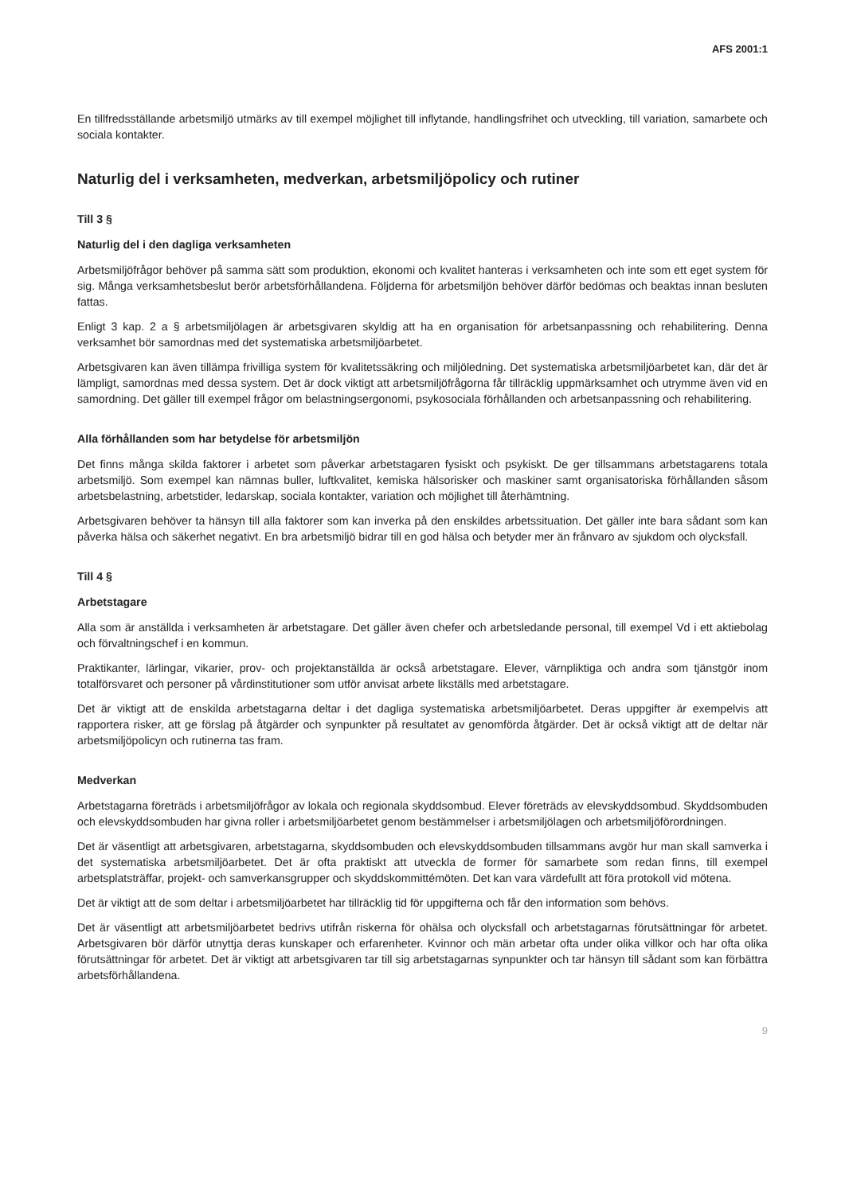AFS 2001:1
En tillfredsställande arbetsmiljö utmärks av till exempel möjlighet till inflytande, handlingsfrihet och utveckling, till variation, samarbete och sociala kontakter.
Naturlig del i verksamheten, medverkan, arbetsmiljöpolicy och rutiner
Till 3 §
Naturlig del i den dagliga verksamheten
Arbetsmiljöfrågor behöver på samma sätt som produktion, ekonomi och kvalitet hanteras i verksamheten och inte som ett eget system för sig. Många verksamhetsbeslut berör arbetsförhållandena. Följderna för arbetsmiljön behöver därför bedömas och beaktas innan besluten fattas.
Enligt 3 kap. 2 a § arbetsmiljölagen är arbetsgivaren skyldig att ha en organisation för arbetsanpassning och rehabilitering. Denna verksamhet bör samordnas med det systematiska arbetsmiljöarbetet.
Arbetsgivaren kan även tillämpa frivilliga system för kvalitetssäkring och miljöledning. Det systematiska arbetsmiljöarbetet kan, där det är lämpligt, samordnas med dessa system. Det är dock viktigt att arbetsmiljöfrågorna får tillräcklig uppmärksamhet och utrymme även vid en samordning. Det gäller till exempel frågor om belastningsergonomi, psykosociala förhållanden och arbetsanpassning och rehabilitering.
Alla förhållanden som har betydelse för arbetsmiljön
Det finns många skilda faktorer i arbetet som påverkar arbetstagaren fysiskt och psykiskt. De ger tillsammans arbetstagarens totala arbetsmiljö. Som exempel kan nämnas buller, luftkvalitet, kemiska hälsorisker och maskiner samt organisatoriska förhållanden såsom arbetsbelastning, arbetstider, ledarskap, sociala kontakter, variation och möjlighet till återhämtning.
Arbetsgivaren behöver ta hänsyn till alla faktorer som kan inverka på den enskildes arbetssituation. Det gäller inte bara sådant som kan påverka hälsa och säkerhet negativt. En bra arbetsmiljö bidrar till en god hälsa och betyder mer än frånvaro av sjukdom och olycksfall.
Till 4 §
Arbetstagare
Alla som är anställda i verksamheten är arbetstagare. Det gäller även chefer och arbetsledande personal, till exempel Vd i ett aktiebolag och förvaltningschef i en kommun.
Praktikanter, lärlingar, vikarier, prov- och projektanställda är också arbetstagare. Elever, värnpliktiga och andra som tjänstgör inom totalförsvaret och personer på vårdinstitutioner som utför anvisat arbete likställs med arbetstagare.
Det är viktigt att de enskilda arbetstagarna deltar i det dagliga systematiska arbetsmiljöarbetet. Deras uppgifter är exempelvis att rapportera risker, att ge förslag på åtgärder och synpunkter på resultatet av genomförda åtgärder. Det är också viktigt att de deltar när arbetsmiljöpolicyn och rutinerna tas fram.
Medverkan
Arbetstagarna företräds i arbetsmiljöfrågor av lokala och regionala skyddsombud. Elever företräds av elevskyddsombud. Skyddsombuden och elevskyddsombuden har givna roller i arbetsmiljöarbetet genom bestämmelser i arbetsmiljölagen och arbetsmiljöförordningen.
Det är väsentligt att arbetsgivaren, arbetstagarna, skyddsombuden och elevskyddsombuden tillsammans avgör hur man skall samverka i det systematiska arbetsmiljöarbetet. Det är ofta praktiskt att utveckla de former för samarbete som redan finns, till exempel arbetsplatsträffar, projekt- och samverkansgrupper och skyddskommittémöten. Det kan vara värdefullt att föra protokoll vid mötena.
Det är viktigt att de som deltar i arbetsmiljöarbetet har tillräcklig tid för uppgifterna och får den information som behövs.
Det är väsentligt att arbetsmiljöarbetet bedrivs utifrån riskerna för ohälsa och olycksfall och arbetstagarnas förutsättningar för arbetet. Arbetsgivaren bör därför utnyttja deras kunskaper och erfarenheter. Kvinnor och män arbetar ofta under olika villkor och har ofta olika förutsättningar för arbetet. Det är viktigt att arbetsgivaren tar till sig arbetstagarnas synpunkter och tar hänsyn till sådant som kan förbättra arbetsförhållandena.
9